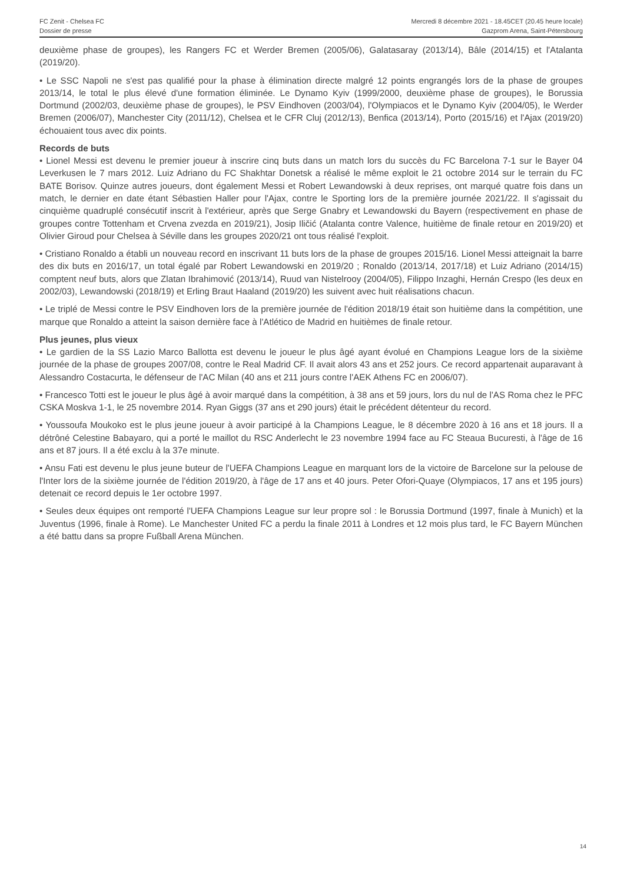FC Zenit - Chelsea FC
Dossier de presse
Mercredi 8 décembre 2021 - 18.45CET (20.45 heure locale)
Gazprom Arena, Saint-Pétersbourg
deuxième phase de groupes), les Rangers FC et Werder Bremen (2005/06), Galatasaray (2013/14), Bâle (2014/15) et l'Atalanta (2019/20).
• Le SSC Napoli ne s'est pas qualifié pour la phase à élimination directe malgré 12 points engrangés lors de la phase de groupes 2013/14, le total le plus élevé d'une formation éliminée. Le Dynamo Kyiv (1999/2000, deuxième phase de groupes), le Borussia Dortmund (2002/03, deuxième phase de groupes), le PSV Eindhoven (2003/04), l'Olympiacos et le Dynamo Kyiv (2004/05), le Werder Bremen (2006/07), Manchester City (2011/12), Chelsea et le CFR Cluj (2012/13), Benfica (2013/14), Porto (2015/16) et l'Ajax (2019/20) échouaient tous avec dix points.
Records de buts
• Lionel Messi est devenu le premier joueur à inscrire cinq buts dans un match lors du succès du FC Barcelona 7-1 sur le Bayer 04 Leverkusen le 7 mars 2012. Luiz Adriano du FC Shakhtar Donetsk a réalisé le même exploit le 21 octobre 2014 sur le terrain du FC BATE Borisov. Quinze autres joueurs, dont également Messi et Robert Lewandowski à deux reprises, ont marqué quatre fois dans un match, le dernier en date étant Sébastien Haller pour l'Ajax, contre le Sporting lors de la première journée 2021/22. Il s'agissait du cinquième quadruplé consécutif inscrit à l'extérieur, après que Serge Gnabry et Lewandowski du Bayern (respectivement en phase de groupes contre Tottenham et Crvena zvezda en 2019/21), Josip Iličić (Atalanta contre Valence, huitième de finale retour en 2019/20) et Olivier Giroud pour Chelsea à Séville dans les groupes 2020/21 ont tous réalisé l'exploit.
• Cristiano Ronaldo a établi un nouveau record en inscrivant 11 buts lors de la phase de groupes 2015/16. Lionel Messi atteignait la barre des dix buts en 2016/17, un total égalé par Robert Lewandowski en 2019/20 ; Ronaldo (2013/14, 2017/18) et Luiz Adriano (2014/15) comptent neuf buts, alors que Zlatan Ibrahimović (2013/14), Ruud van Nistelrooy (2004/05), Filippo Inzaghi, Hernán Crespo (les deux en 2002/03), Lewandowski (2018/19) et Erling Braut Haaland (2019/20) les suivent avec huit réalisations chacun.
• Le triplé de Messi contre le PSV Eindhoven lors de la première journée de l'édition 2018/19 était son huitième dans la compétition, une marque que Ronaldo a atteint la saison dernière face à l'Atlético de Madrid en huitièmes de finale retour.
Plus jeunes, plus vieux
• Le gardien de la SS Lazio Marco Ballotta est devenu le joueur le plus âgé ayant évolué en Champions League lors de la sixième journée de la phase de groupes 2007/08, contre le Real Madrid CF. Il avait alors 43 ans et 252 jours. Ce record appartenait auparavant à Alessandro Costacurta, le défenseur de l'AC Milan (40 ans et 211 jours contre l'AEK Athens FC en 2006/07).
• Francesco Totti est le joueur le plus âgé à avoir marqué dans la compétition, à 38 ans et 59 jours, lors du nul de l'AS Roma chez le PFC CSKA Moskva 1-1, le 25 novembre 2014. Ryan Giggs (37 ans et 290 jours) était le précédent détenteur du record.
• Youssoufa Moukoko est le plus jeune joueur à avoir participé à la Champions League, le 8 décembre 2020 à 16 ans et 18 jours. Il a détrôné Celestine Babayaro, qui a porté le maillot du RSC Anderlecht le 23 novembre 1994 face au FC Steaua Bucuresti, à l'âge de 16 ans et 87 jours. Il a été exclu à la 37e minute.
• Ansu Fati est devenu le plus jeune buteur de l'UEFA Champions League en marquant lors de la victoire de Barcelone sur la pelouse de l'Inter lors de la sixième journée de l'édition 2019/20, à l'âge de 17 ans et 40 jours. Peter Ofori-Quaye (Olympiacos, 17 ans et 195 jours) detenait ce record depuis le 1er octobre 1997.
• Seules deux équipes ont remporté l'UEFA Champions League sur leur propre sol : le Borussia Dortmund (1997, finale à Munich) et la Juventus (1996, finale à Rome). Le Manchester United FC a perdu la finale 2011 à Londres et 12 mois plus tard, le FC Bayern München a été battu dans sa propre Fußball Arena München.
14